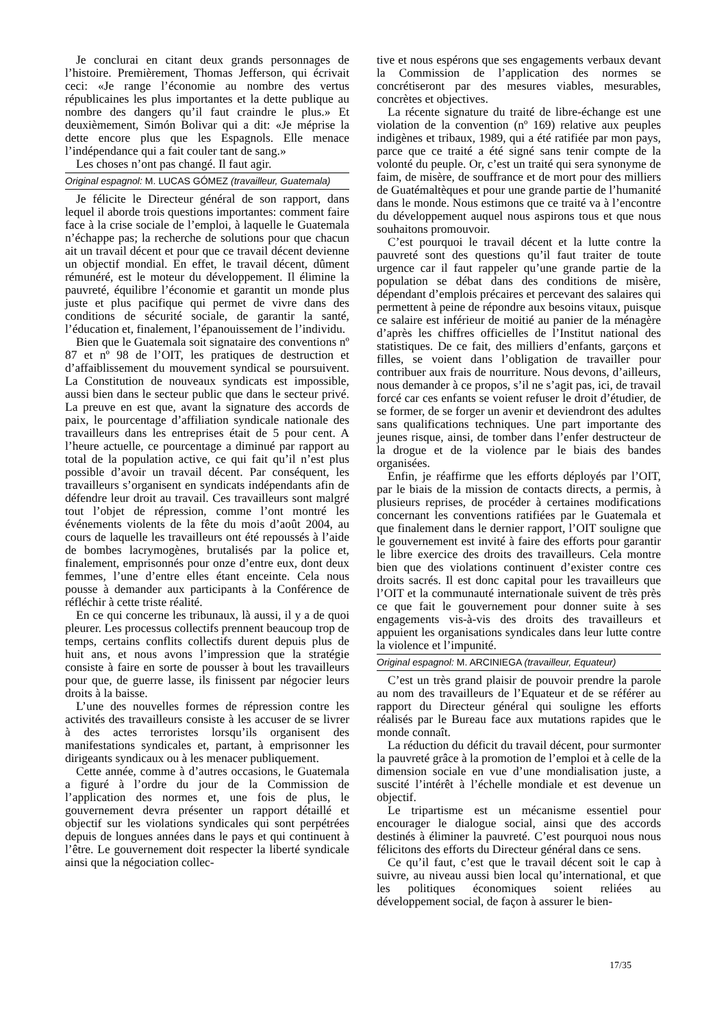Je conclurai en citant deux grands personnages de l’histoire. Premièrement, Thomas Jefferson, qui écrivait ceci: «Je range l’économie au nombre des vertus républicaines les plus importantes et la dette publique au nombre des dangers qu’il faut craindre le plus.» Et deuxièmement, Simón Bolivar qui a dit: «Je méprise la dette encore plus que les Espagnols. Elle menace l’indépendance qui a fait couler tant de sang.»
Les choses n’ont pas changé. Il faut agir.
Original espagnol: M. LUCAS GÓMEZ (travailleur, Guatemala)
Je félicite le Directeur général de son rapport, dans lequel il aborde trois questions importantes: comment faire face à la crise sociale de l’emploi, à laquelle le Guatemala n’échappe pas; la recherche de solutions pour que chacun ait un travail décent et pour que ce travail décent devienne un objectif mondial. En effet, le travail décent, dûment rémunéré, est le moteur du développement. Il élimine la pauvreté, équilibre l’économie et garantit un monde plus juste et plus pacifique qui permet de vivre dans des conditions de sécurité sociale, de garantir la santé, l’éducation et, finalement, l’épanouissement de l’individu.
Bien que le Guatemala soit signataire des conventions nº 87 et nº 98 de l’OIT, les pratiques de destruction et d’affaiblissement du mouvement syndical se poursuivent. La Constitution de nouveaux syndicats est impossible, aussi bien dans le secteur public que dans le secteur privé. La preuve en est que, avant la signature des accords de paix, le pourcentage d’affiliation syndicale nationale des travailleurs dans les entreprises était de 5 pour cent. A l’heure actuelle, ce pourcentage a diminué par rapport au total de la population active, ce qui fait qu’il n’est plus possible d’avoir un travail décent. Par conséquent, les travailleurs s’organisent en syndicats indépendants afin de défendre leur droit au travail. Ces travailleurs sont malgré tout l’objet de répression, comme l’ont montré les événements violents de la fête du mois d’août 2004, au cours de laquelle les travailleurs ont été repoussés à l’aide de bombes lacrymogènes, brutalisés par la police et, finalement, emprisonnés pour onze d’entre eux, dont deux femmes, l’une d’entre elles étant enceinte. Cela nous pousse à demander aux participants à la Conférence de réfléchir à cette triste réalité.
En ce qui concerne les tribunaux, là aussi, il y a de quoi pleurer. Les processus collectifs prennent beaucoup trop de temps, certains conflits collectifs durent depuis plus de huit ans, et nous avons l’impression que la stratégie consiste à faire en sorte de pousser à bout les travailleurs pour que, de guerre lasse, ils finissent par négocier leurs droits à la baisse.
L’une des nouvelles formes de répression contre les activités des travailleurs consiste à les accuser de se livrer à des actes terroristes lorsqu’ils organisent des manifestations syndicales et, partant, à emprisonner les dirigeants syndicaux ou à les menacer publiquement.
Cette année, comme à d’autres occasions, le Guatemala a figuré à l’ordre du jour de la Commission de l’application des normes et, une fois de plus, le gouvernement devra présenter un rapport détaillé et objectif sur les violations syndicales qui sont perpétrées depuis de longues années dans le pays et qui continuent à l’être. Le gouvernement doit respecter la liberté syndicale ainsi que la négociation collec-
tive et nous espérons que ses engagements verbaux devant la Commission de l’application des normes se concrétiseront par des mesures viables, mesurables, concrètes et objectives.
La récente signature du traité de libre-échange est une violation de la convention (nº 169) relative aux peuples indigènes et tribaux, 1989, qui a été ratifiée par mon pays, parce que ce traité a été signé sans tenir compte de la volonté du peuple. Or, c’est un traité qui sera synonyme de faim, de misère, de souffrance et de mort pour des milliers de Guatémaltèques et pour une grande partie de l’humanité dans le monde. Nous estimons que ce traité va à l’encontre du développement auquel nous aspirons tous et que nous souhaitons promouvoir.
C’est pourquoi le travail décent et la lutte contre la pauvreté sont des questions qu’il faut traiter de toute urgence car il faut rappeler qu’une grande partie de la population se débat dans des conditions de misère, dépendant d’emplois précaires et percevant des salaires qui permettent à peine de répondre aux besoins vitaux, puisque ce salaire est inférieur de moitié au panier de la ménagère d’après les chiffres officielles de l’Institut national des statistiques. De ce fait, des milliers d’enfants, garçons et filles, se voient dans l’obligation de travailler pour contribuer aux frais de nourriture. Nous devons, d’ailleurs, nous demander à ce propos, s’il ne s’agit pas, ici, de travail forcé car ces enfants se voient refuser le droit d’étudier, de se former, de se forger un avenir et deviendront des adultes sans qualifications techniques. Une part importante des jeunes risque, ainsi, de tomber dans l’enfer destructeur de la drogue et de la violence par le biais des bandes organisées.
Enfin, je réaffirme que les efforts déployés par l’OIT, par le biais de la mission de contacts directs, a permis, à plusieurs reprises, de procéder à certaines modifications concernant les conventions ratifiées par le Guatemala et que finalement dans le dernier rapport, l’OIT souligne que le gouvernement est invité à faire des efforts pour garantir le libre exercice des droits des travailleurs. Cela montre bien que des violations continuent d’exister contre ces droits sacrés. Il est donc capital pour les travailleurs que l’OIT et la communauté internationale suivent de très près ce que fait le gouvernement pour donner suite à ses engagements vis-à-vis des droits des travailleurs et appuient les organisations syndicales dans leur lutte contre la violence et l’impunité.
Original espagnol: M. ARCINIEGA (travailleur, Equateur)
C’est un très grand plaisir de pouvoir prendre la parole au nom des travailleurs de l’Equateur et de se référer au rapport du Directeur général qui souligne les efforts réalisés par le Bureau face aux mutations rapides que le monde connaît.
La réduction du déficit du travail décent, pour surmonter la pauvreté grâce à la promotion de l’emploi et à celle de la dimension sociale en vue d’une mondialisation juste, a suscité l’intérêt à l’échelle mondiale et est devenue un objectif.
Le tripartisme est un mécanisme essentiel pour encourager le dialogue social, ainsi que des accords destinés à éliminer la pauvreté. C’est pourquoi nous nous félicitons des efforts du Directeur général dans ce sens.
Ce qu’il faut, c’est que le travail décent soit le cap à suivre, au niveau aussi bien local qu’international, et que les politiques économiques soient reliées au développement social, de façon à assurer le bien-
17/35